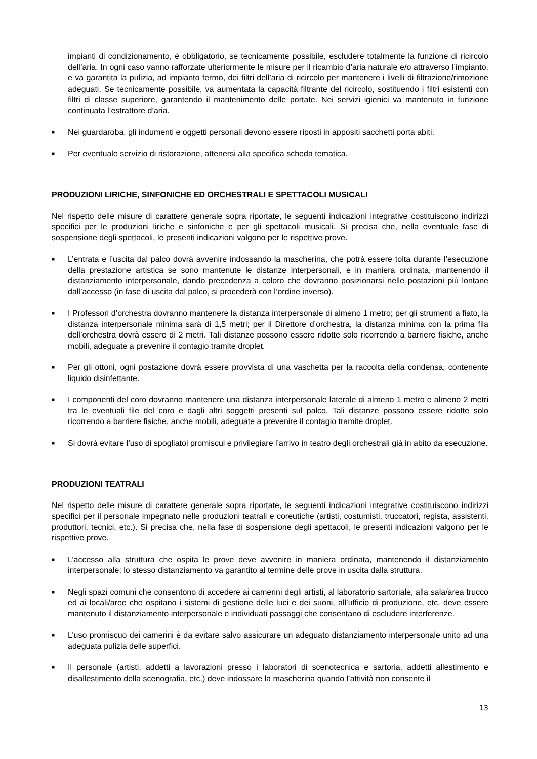impianti di condizionamento, è obbligatorio, se tecnicamente possibile, escludere totalmente la funzione di ricircolo dell’aria. In ogni caso vanno rafforzate ulteriormente le misure per il ricambio d’aria naturale e/o attraverso l’impianto, e va garantita la pulizia, ad impianto fermo, dei filtri dell’aria di ricircolo per mantenere i livelli di filtrazione/rimozione adeguati. Se tecnicamente possibile, va aumentata la capacità filtrante del ricircolo, sostituendo i filtri esistenti con filtri di classe superiore, garantendo il mantenimento delle portate. Nei servizi igienici va mantenuto in funzione continuata l’estrattore d’aria.
■ Nei guardaroba, gli indumenti e oggetti personali devono essere riposti in appositi sacchetti porta abiti.
■ Per eventuale servizio di ristorazione, attenersi alla specifica scheda tematica.
PRODUZIONI LIRICHE, SINFONICHE ED ORCHESTRALI E SPETTACOLI MUSICALI
Nel rispetto delle misure di carattere generale sopra riportate, le seguenti indicazioni integrative costituiscono indirizzi specifici per le produzioni liriche e sinfoniche e per gli spettacoli musicali. Si precisa che, nella eventuale fase di sospensione degli spettacoli, le presenti indicazioni valgono per le rispettive prove.
■ L’entrata e l’uscita dal palco dovrà avvenire indossando la mascherina, che potrà essere tolta durante l’esecuzione della prestazione artistica se sono mantenute le distanze interpersonali, e in maniera ordinata, mantenendo il distanziamento interpersonale, dando precedenza a coloro che dovranno posizionarsi nelle postazioni più lontane dall’accesso (in fase di uscita dal palco, si procederà con l’ordine inverso).
■ I Professori d’orchestra dovranno mantenere la distanza interpersonale di almeno 1 metro; per gli strumenti a fiato, la distanza interpersonale minima sarà di 1,5 metri; per il Direttore d’orchestra, la distanza minima con la prima fila dell’orchestra dovrà essere di 2 metri. Tali distanze possono essere ridotte solo ricorrendo a barriere fisiche, anche mobili, adeguate a prevenire il contagio tramite droplet.
■ Per gli ottoni, ogni postazione dovrà essere provvista di una vaschetta per la raccolta della condensa, contenente liquido disinfettante.
■ I componenti del coro dovranno mantenere una distanza interpersonale laterale di almeno 1 metro e almeno 2 metri tra le eventuali file del coro e dagli altri soggetti presenti sul palco. Tali distanze possono essere ridotte solo ricorrendo a barriere fisiche, anche mobili, adeguate a prevenire il contagio tramite droplet.
■ Si dovrà evitare l’uso di spogliatoi promiscui e privilegiare l’arrivo in teatro degli orchestrali già in abito da esecuzione.
PRODUZIONI TEATRALI
Nel rispetto delle misure di carattere generale sopra riportate, le seguenti indicazioni integrative costituiscono indirizzi specifici per il personale impegnato nelle produzioni teatrali e coreutiche (artisti, costumisti, truccatori, regista, assistenti, produttori, tecnici, etc.). Si precisa che, nella fase di sospensione degli spettacoli, le presenti indicazioni valgono per le rispettive prove.
■ L’accesso alla struttura che ospita le prove deve avvenire in maniera ordinata, mantenendo il distanziamento interpersonale; lo stesso distanziamento va garantito al termine delle prove in uscita dalla struttura.
■ Negli spazi comuni che consentono di accedere ai camerini degli artisti, al laboratorio sartoriale, alla sala/area trucco ed ai locali/aree che ospitano i sistemi di gestione delle luci e dei suoni, all’ufficio di produzione, etc. deve essere mantenuto il distanziamento interpersonale e individuati passaggi che consentano di escludere interferenze.
■ L’uso promiscuo dei camerini è da evitare salvo assicurare un adeguato distanziamento interpersonale unito ad una adeguata pulizia delle superfici.
■ Il personale (artisti, addetti a lavorazioni presso i laboratori di scenotecnica e sartoria, addetti allestimento e disallestimento della scenografia, etc.) deve indossare la mascherina quando l’attività non consente il
13